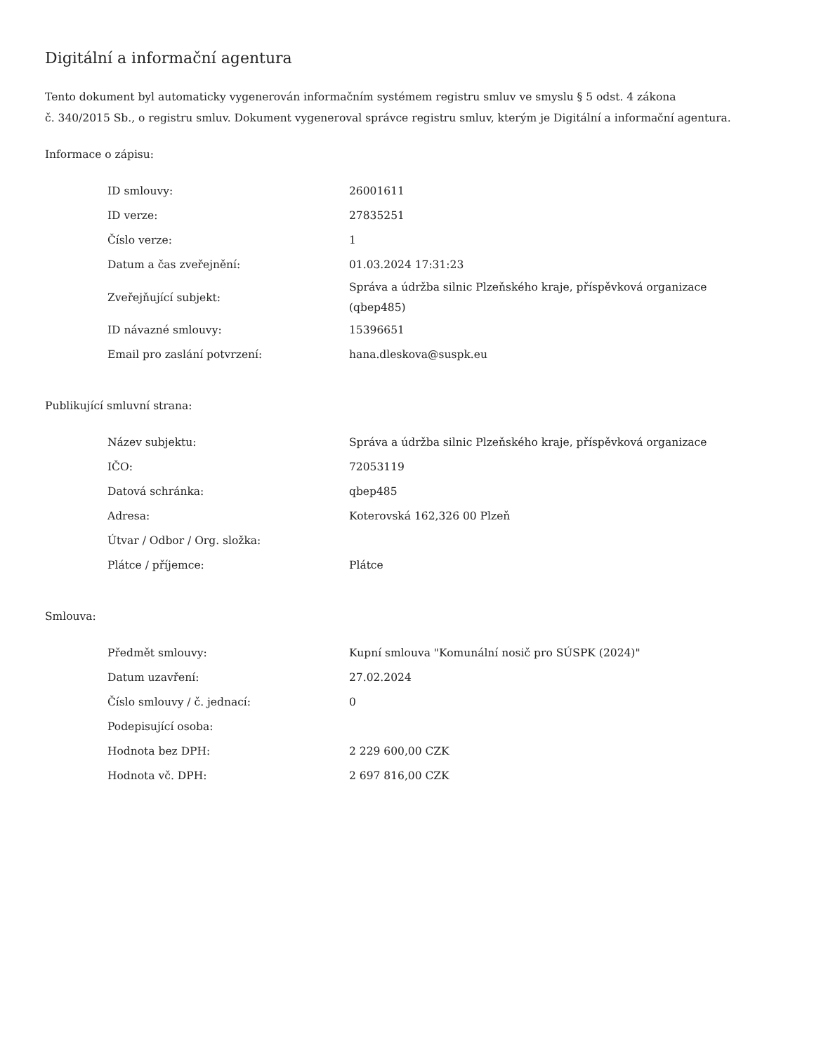Digitální a informační agentura
Tento dokument byl automaticky vygenerován informačním systémem registru smluv ve smyslu § 5 odst. 4 zákona
č. 340/2015 Sb., o registru smluv. Dokument vygeneroval správce registru smluv, kterým je Digitální a informační agentura.
Informace o zápisu:
| ID smlouvy: | 26001611 |
| ID verze: | 27835251 |
| Číslo verze: | 1 |
| Datum a čas zveřejnění: | 01.03.2024 17:31:23 |
| Zveřejňující subjekt: | Správa a údržba silnic Plzeňského kraje, příspěvková organizace (qbep485) |
| ID návazné smlouvy: | 15396651 |
| Email pro zaslání potvrzení: | hana.dleskova@suspk.eu |
Publikující smluvní strana:
| Název subjektu: | Správa a údržba silnic Plzeňského kraje, příspěvková organizace |
| IČO: | 72053119 |
| Datová schránka: | qbep485 |
| Adresa: | Koterovská 162,326 00 Plzeň |
| Útvar / Odbor / Org. složka: | |
| Plátce / příjemce: | Plátce |
Smlouva:
| Předmět smlouvy: | Kupní smlouva "Komunální nosič pro SÚSPK (2024)" |
| Datum uzavření: | 27.02.2024 |
| Číslo smlouvy / č. jednací: | 0 |
| Podepisující osoba: | |
| Hodnota bez DPH: | 2 229 600,00 CZK |
| Hodnota vč. DPH: | 2 697 816,00 CZK |